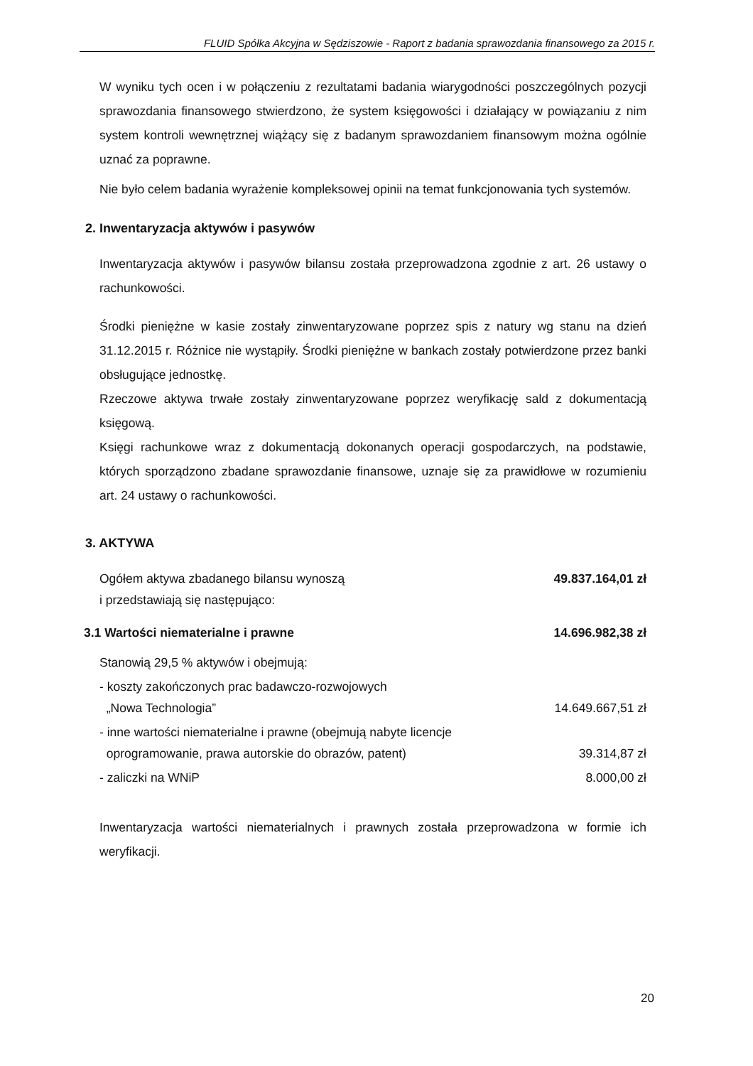FLUID Spółka Akcyjna w Sędziszowie - Raport z badania sprawozdania finansowego za 2015 r.
W wyniku tych ocen i w połączeniu z rezultatami badania wiarygodności poszczególnych pozycji sprawozdania finansowego stwierdzono, że system księgowości i działający w powiązaniu z nim system kontroli wewnętrznej wiążący się z badanym sprawozdaniem finansowym można ogólnie uznać za poprawne.
Nie było celem badania wyrażenie kompleksowej opinii na temat funkcjonowania tych systemów.
2. Inwentaryzacja aktywów i pasywów
Inwentaryzacja aktywów i pasywów bilansu została przeprowadzona zgodnie z art. 26 ustawy o rachunkowości.
Środki pieniężne w kasie zostały zinwentaryzowane poprzez spis z natury wg stanu na dzień 31.12.2015 r. Różnice nie wystąpiły. Środki pieniężne w bankach zostały potwierdzone przez banki obsługujące jednostkę.
Rzeczowe aktywa trwałe zostały zinwentaryzowane poprzez weryfikację sald z dokumentacją księgową.
Księgi rachunkowe wraz z dokumentacją dokonanych operacji gospodarczych, na podstawie, których sporządzono zbadane sprawozdanie finansowe, uznaje się za prawidłowe w rozumieniu art. 24 ustawy o rachunkowości.
3. AKTYWA
| Ogółem aktywa zbadanego bilansu wynoszą i przedstawiają się następująco: | 49.837.164,01 zł |
| 3.1 Wartości niematerialne i prawne | 14.696.982,38 zł |
| Stanowią 29,5 % aktywów i obejmują: | |
| - koszty zakończonych prac badawczo-rozwojowych „Nowa Technologia” | 14.649.667,51 zł |
| - inne wartości niematerialne i prawne (obejmują nabyte licencje oprogramowanie, prawa autorskie do obrazów, patent) | 39.314,87 zł |
| - zaliczki na WNiP | 8.000,00 zł |
Inwentaryzacja wartości niematerialnych i prawnych została przeprowadzona w formie ich weryfikacji.
20